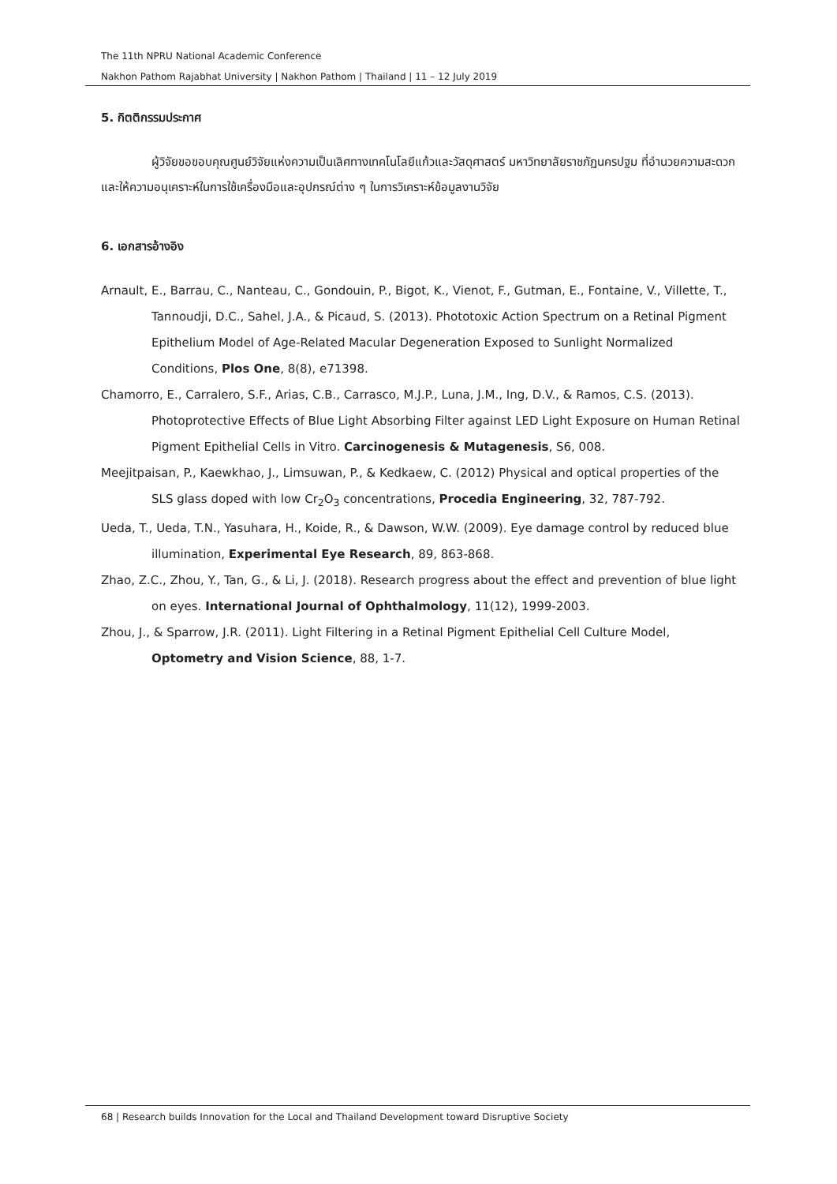The 11th NPRU National Academic Conference
Nakhon Pathom Rajabhat University | Nakhon Pathom | Thailand | 11 – 12 July 2019
5. กิตติกรรมประกาศ
ผู้วิจัยขอขอบคุณศูนย์วิจัยแห่งความเป็นเลิศทางเทคโนโลยีแก้วและวัสดุศาสตร์ มหาวิทยาลัยราชภัฏนครปฐม ที่อำนวยความสะดวกและให้ความอนุเคราะห์ในการใช้เครื่องมือและอุปกรณ์ต่าง ๆ ในการวิเคราะห์ข้อมูลงานวิจัย
6. เอกสารอ้างอิง
Arnault, E., Barrau, C., Nanteau, C., Gondouin, P., Bigot, K., Vienot, F., Gutman, E., Fontaine, V., Villette, T., Tannoudji, D.C., Sahel, J.A., & Picaud, S. (2013). Phototoxic Action Spectrum on a Retinal Pigment Epithelium Model of Age-Related Macular Degeneration Exposed to Sunlight Normalized Conditions, Plos One, 8(8), e71398.
Chamorro, E., Carralero, S.F., Arias, C.B., Carrasco, M.J.P., Luna, J.M., Ing, D.V., & Ramos, C.S. (2013). Photoprotective Effects of Blue Light Absorbing Filter against LED Light Exposure on Human Retinal Pigment Epithelial Cells in Vitro. Carcinogenesis & Mutagenesis, S6, 008.
Meejitpaisan, P., Kaewkhao, J., Limsuwan, P., & Kedkaew, C. (2012) Physical and optical properties of the SLS glass doped with low Cr<sub>2</sub>O<sub>3</sub> concentrations, Procedia Engineering, 32, 787-792.
Ueda, T., Ueda, T.N., Yasuhara, H., Koide, R., & Dawson, W.W. (2009). Eye damage control by reduced blue illumination, Experimental Eye Research, 89, 863-868.
Zhao, Z.C., Zhou, Y., Tan, G., & Li, J. (2018). Research progress about the effect and prevention of blue light on eyes. International Journal of Ophthalmology, 11(12), 1999-2003.
Zhou, J., & Sparrow, J.R. (2011). Light Filtering in a Retinal Pigment Epithelial Cell Culture Model, Optometry and Vision Science, 88, 1-7.
68 | Research builds Innovation for the Local and Thailand Development toward Disruptive Society